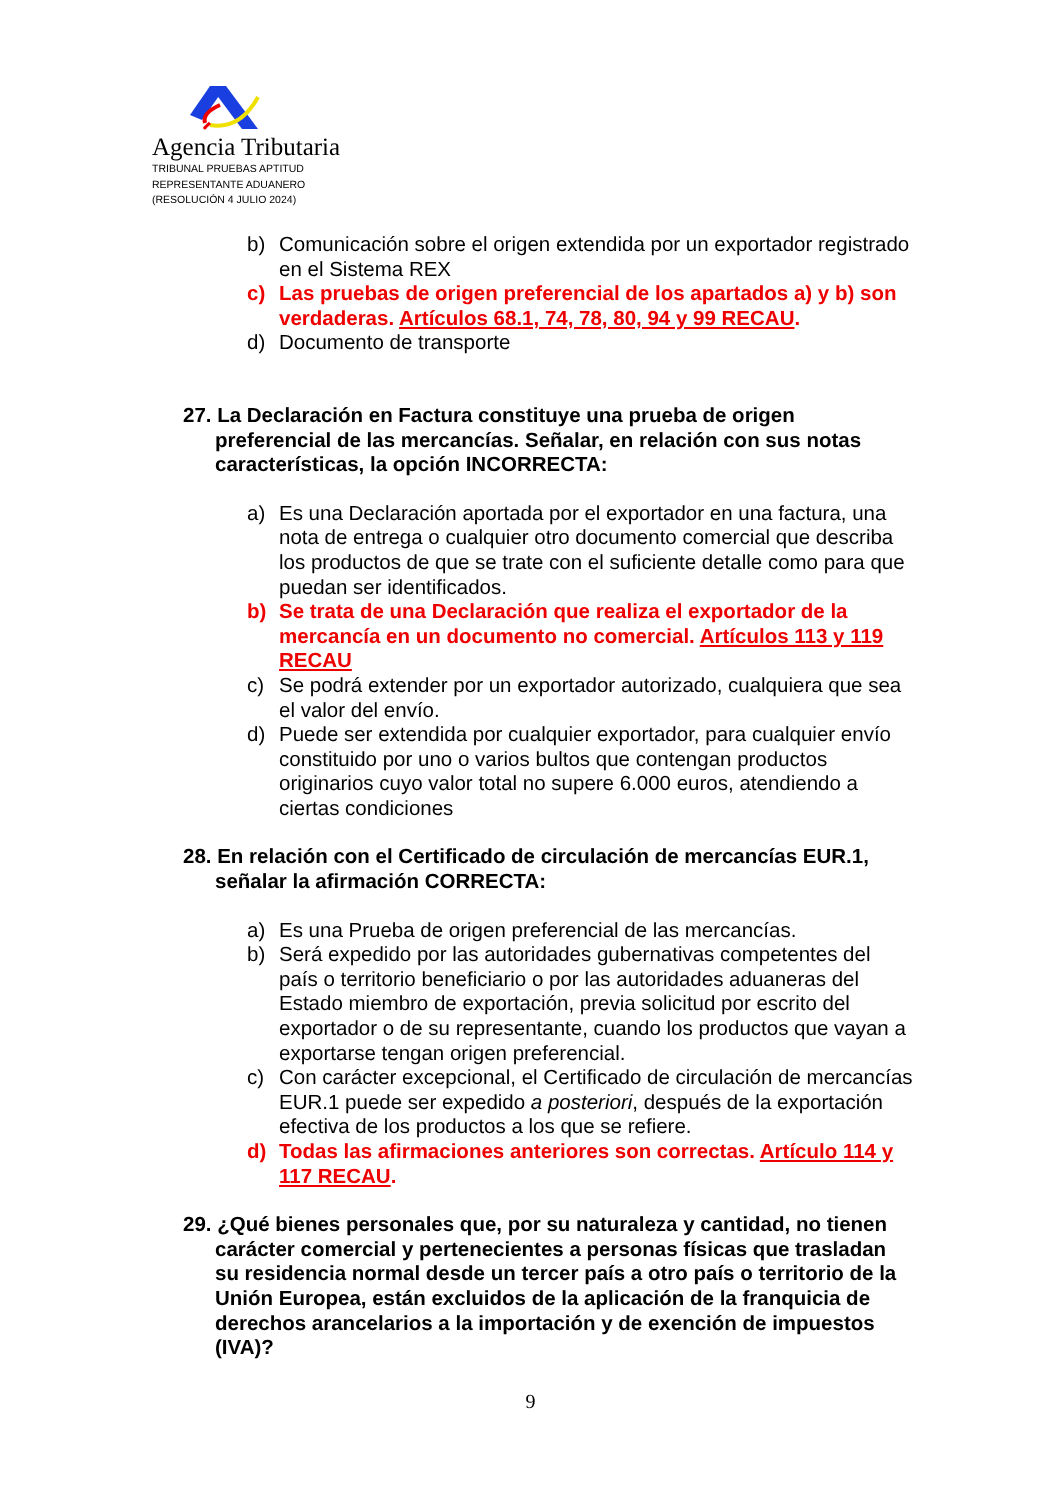Agencia Tributaria
TRIBUNAL PRUEBAS APTITUD
REPRESENTANTE ADUANERO
(RESOLUCIÓN 4 JULIO 2024)
b) Comunicación sobre el origen extendida por un exportador registrado en el Sistema REX
c) Las pruebas de origen preferencial de los apartados a) y b) son verdaderas. Artículos 68.1, 74, 78, 80, 94 y 99 RECAU.
d) Documento de transporte
27. La Declaración en Factura constituye una prueba de origen preferencial de las mercancías. Señalar, en relación con sus notas características, la opción INCORRECTA:
a) Es una Declaración aportada por el exportador en una factura, una nota de entrega o cualquier otro documento comercial que describa los productos de que se trate con el suficiente detalle como para que puedan ser identificados.
b) Se trata de una Declaración que realiza el exportador de la mercancía en un documento no comercial. Artículos 113 y 119 RECAU
c) Se podrá extender por un exportador autorizado, cualquiera que sea el valor del envío.
d) Puede ser extendida por cualquier exportador, para cualquier envío constituido por uno o varios bultos que contengan productos originarios cuyo valor total no supere 6.000 euros, atendiendo a ciertas condiciones
28. En relación con el Certificado de circulación de mercancías EUR.1, señalar la afirmación CORRECTA:
a) Es una Prueba de origen preferencial de las mercancías.
b) Será expedido por las autoridades gubernativas competentes del país o territorio beneficiario o por las autoridades aduaneras del Estado miembro de exportación, previa solicitud por escrito del exportador o de su representante, cuando los productos que vayan a exportarse tengan origen preferencial.
c) Con carácter excepcional, el Certificado de circulación de mercancías EUR.1 puede ser expedido a posteriori, después de la exportación efectiva de los productos a los que se refiere.
d) Todas las afirmaciones anteriores son correctas. Artículo 114 y 117 RECAU.
29. ¿Qué bienes personales que, por su naturaleza y cantidad, no tienen carácter comercial y pertenecientes a personas físicas que trasladan su residencia normal desde un tercer país a otro país o territorio de la Unión Europea, están excluidos de la aplicación de la franquicia de derechos arancelarios a la importación y de exención de impuestos (IVA)?
9